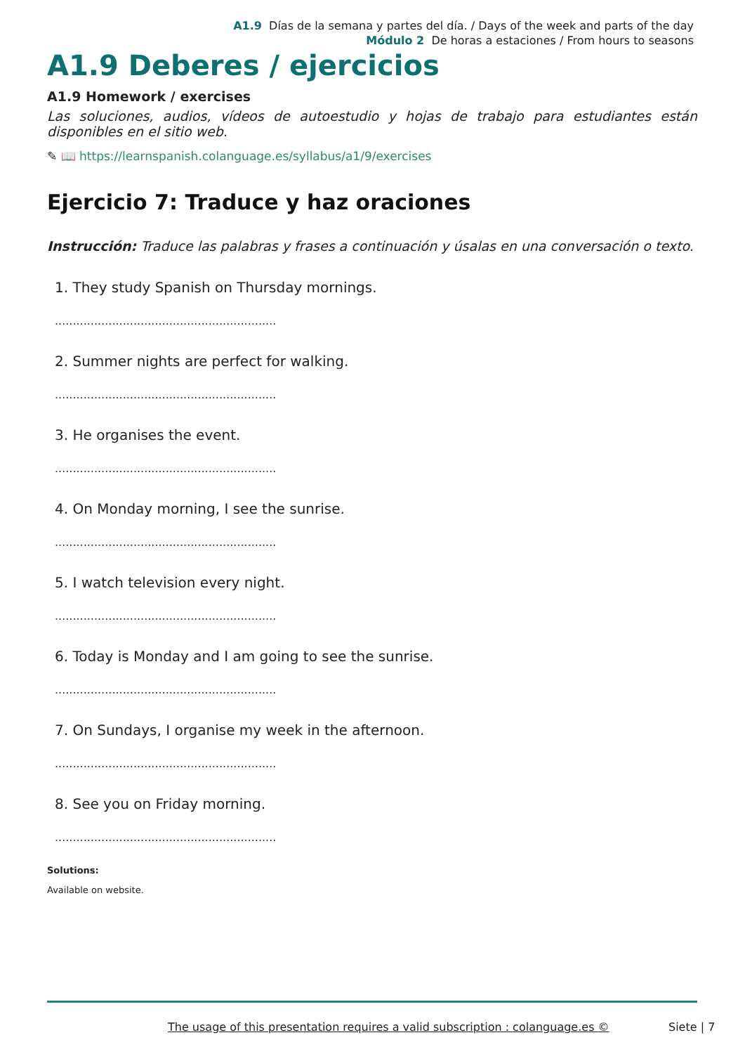A1.9 Días de la semana y partes del día. / Days of the week and parts of the day
Módulo 2 De horas a estaciones / From hours to seasons
A1.9 Deberes / ejercicios
A1.9 Homework / exercises
Las soluciones, audios, vídeos de autoestudio y hojas de trabajo para estudiantes están disponibles en el sitio web.
✎ 📖 https://learnspanish.colanguage.es/syllabus/a1/9/exercises
Ejercicio 7: Traduce y haz oraciones
Instrucción: Traduce las palabras y frases a continuación y úsalas en una conversación o texto.
1. They study Spanish on Thursday mornings.
..............................................................
2. Summer nights are perfect for walking.
..............................................................
3. He organises the event.
..............................................................
4. On Monday morning, I see the sunrise.
..............................................................
5. I watch television every night.
..............................................................
6. Today is Monday and I am going to see the sunrise.
..............................................................
7. On Sundays, I organise my week in the afternoon.
..............................................................
8. See you on Friday morning.
..............................................................
Solutions:
Available on website.
The usage of this presentation requires a valid subscription : colanguage.es © Siete | 7